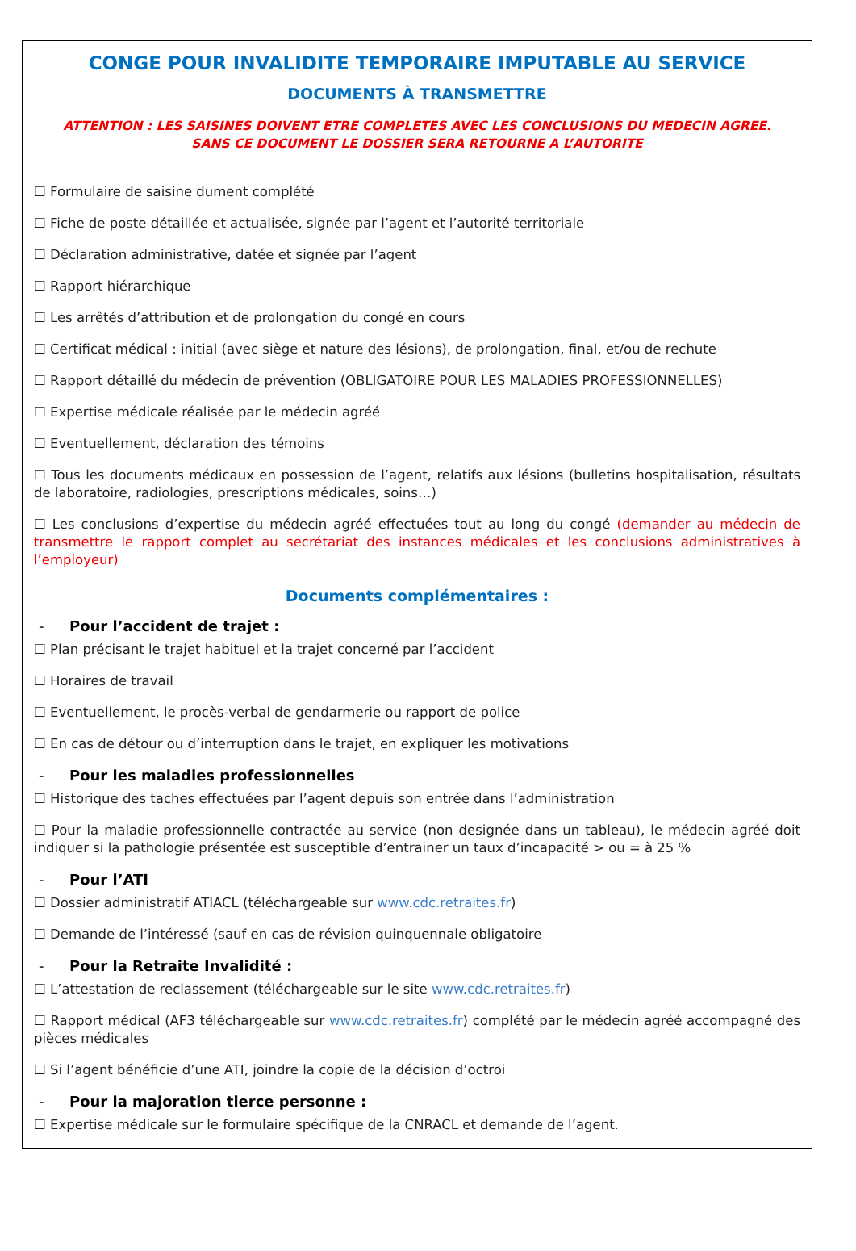CONGE POUR INVALIDITE TEMPORAIRE IMPUTABLE AU SERVICE
DOCUMENTS À TRANSMETTRE
ATTENTION : LES SAISINES DOIVENT ETRE COMPLETES AVEC LES CONCLUSIONS DU MEDECIN AGREE.
SANS CE DOCUMENT LE DOSSIER SERA RETOURNE A L’AUTORITE
☐ Formulaire de saisine dument complété
☐ Fiche de poste détaillée et actualisée, signée par l’agent et l’autorité territoriale
☐ Déclaration administrative, datée et signée par l’agent
☐ Rapport hiérarchique
☐ Les arrêtés d’attribution et de prolongation du congé en cours
☐ Certificat médical : initial (avec siège et nature des lésions), de prolongation, final, et/ou de rechute
☐ Rapport détaillé du médecin de prévention (OBLIGATOIRE POUR LES MALADIES PROFESSIONNELLES)
☐ Expertise médicale réalisée par le médecin agréé
☐ Eventuellement, déclaration des témoins
☐ Tous les documents médicaux en possession de l’agent, relatifs aux lésions (bulletins hospitalisation, résultats de laboratoire, radiologies, prescriptions médicales, soins…)
☐ Les conclusions d’expertise du médecin agréé effectuées tout au long du congé (demander au médecin de transmettre le rapport complet au secrétariat des instances médicales et les conclusions administratives à l’employeur)
Documents complémentaires :
- Pour l’accident de trajet :
☐ Plan précisant le trajet habituel et la trajet concerné par l’accident
☐ Horaires de travail
☐ Eventuellement, le procès-verbal de gendarmerie ou rapport de police
☐ En cas de détour ou d’interruption dans le trajet, en expliquer les motivations
- Pour les maladies professionnelles
☐ Historique des taches effectuées par l’agent depuis son entrée dans l’administration
☐ Pour la maladie professionnelle contractée au service (non designée dans un tableau), le médecin agréé doit indiquer si la pathologie présentée est susceptible d’entrainer un taux d’incapacité > ou = à 25 %
- Pour l’ATI
☐ Dossier administratif ATIACL (téléchargeable sur www.cdc.retraites.fr)
☐ Demande de l’intéressé (sauf en cas de révision quinquennale obligatoire
- Pour la Retraite Invalidité :
☐ L’attestation de reclassement (téléchargeable sur le site www.cdc.retraites.fr)
☐ Rapport médical (AF3 téléchargeable sur www.cdc.retraites.fr) complété par le médecin agréé accompagné des pièces médicales
☐ Si l’agent bénéficie d’une ATI, joindre la copie de la décision d’octroi
- Pour la majoration tierce personne :
☐ Expertise médicale sur le formulaire spécifique de la CNRACL et demande de l’agent.